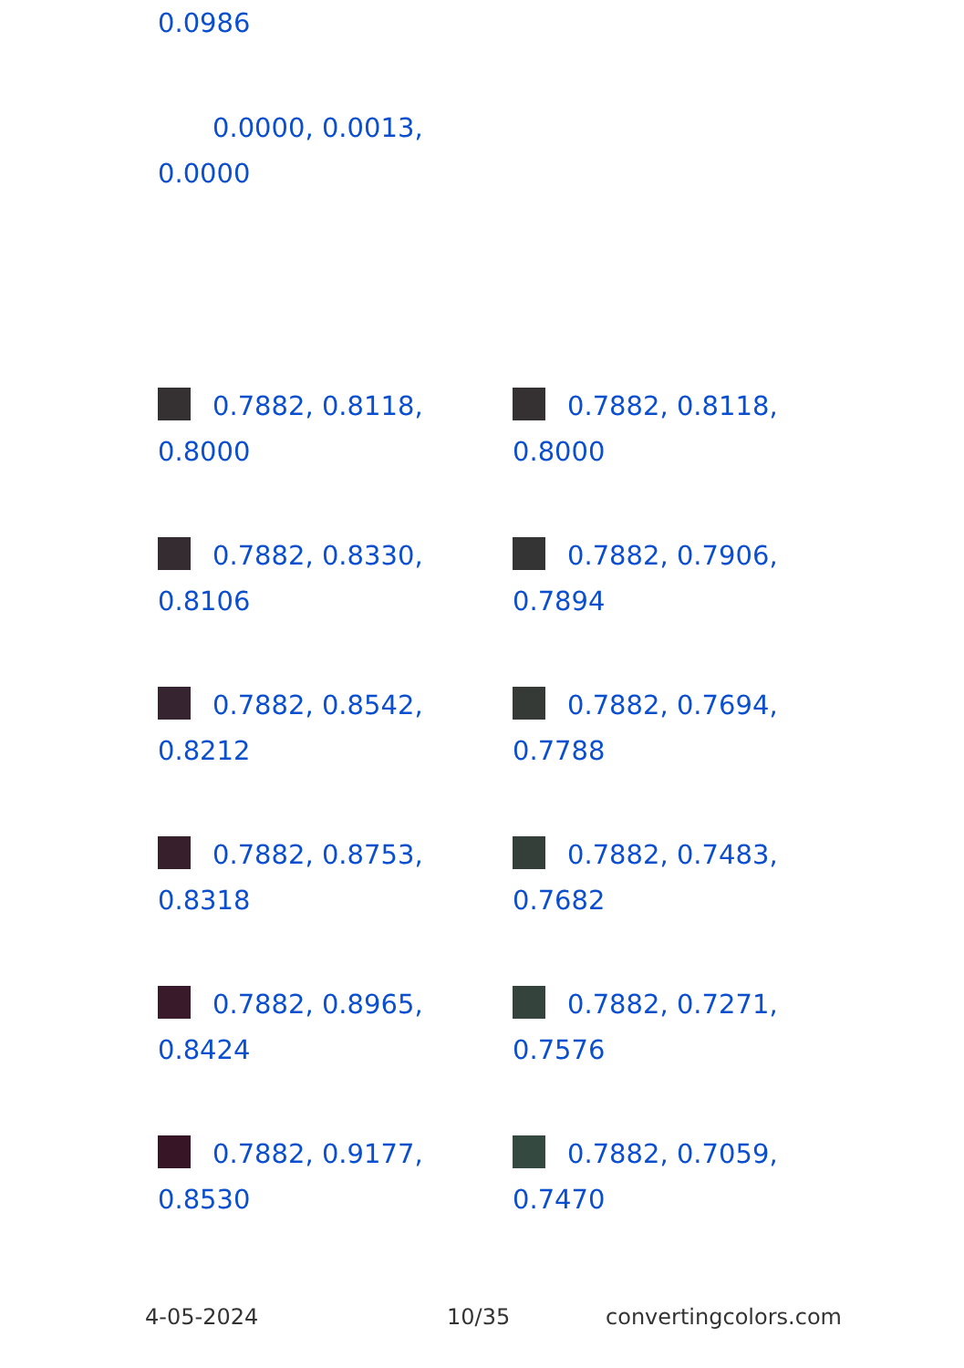0.0986
0.0000, 0.0013, 0.0000
0.7882, 0.8118, 0.8000
0.7882, 0.8118, 0.8000
0.7882, 0.8330, 0.8106
0.7882, 0.7906, 0.7894
0.7882, 0.8542, 0.8212
0.7882, 0.7694, 0.7788
0.7882, 0.8753, 0.8318
0.7882, 0.7483, 0.7682
0.7882, 0.8965, 0.8424
0.7882, 0.7271, 0.7576
0.7882, 0.9177, 0.8530
0.7882, 0.7059, 0.7470
4-05-2024 10/35 convertingcolors.com